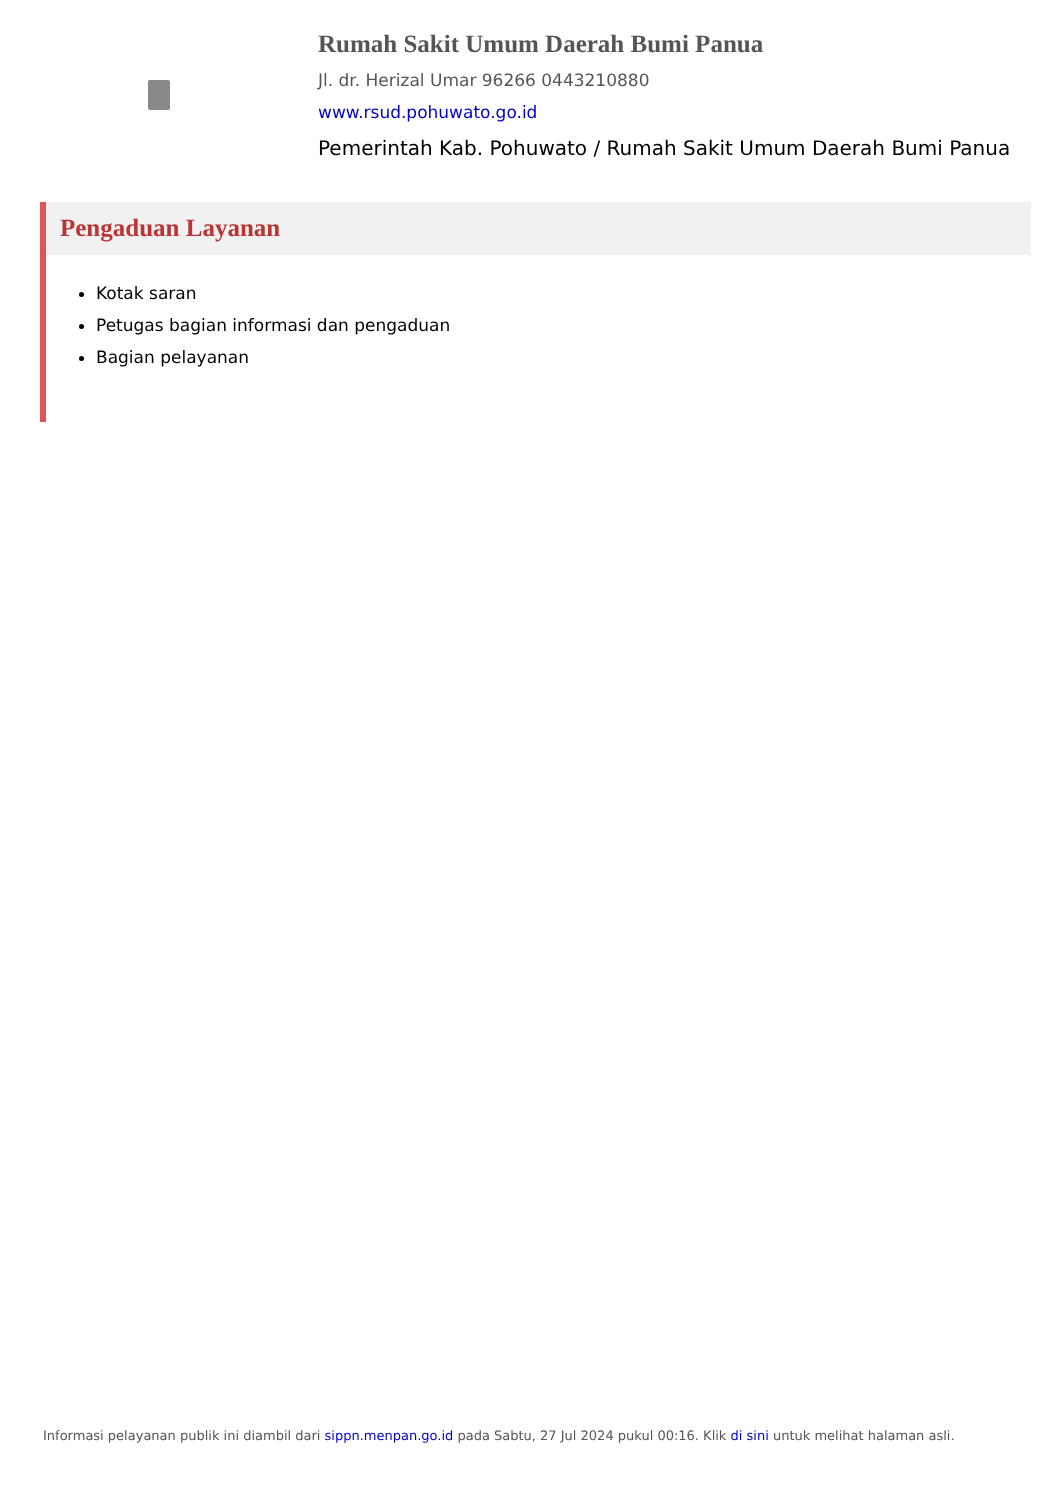Rumah Sakit Umum Daerah Bumi Panua
Jl. dr. Herizal Umar 96266 0443210880
www.rsud.pohuwato.go.id
Pemerintah Kab. Pohuwato / Rumah Sakit Umum Daerah Bumi Panua
Pengaduan Layanan
Kotak saran
Petugas bagian informasi dan pengaduan
Bagian pelayanan
Informasi pelayanan publik ini diambil dari sippn.menpan.go.id pada Sabtu, 27 Jul 2024 pukul 00:16. Klik di sini untuk melihat halaman asli.